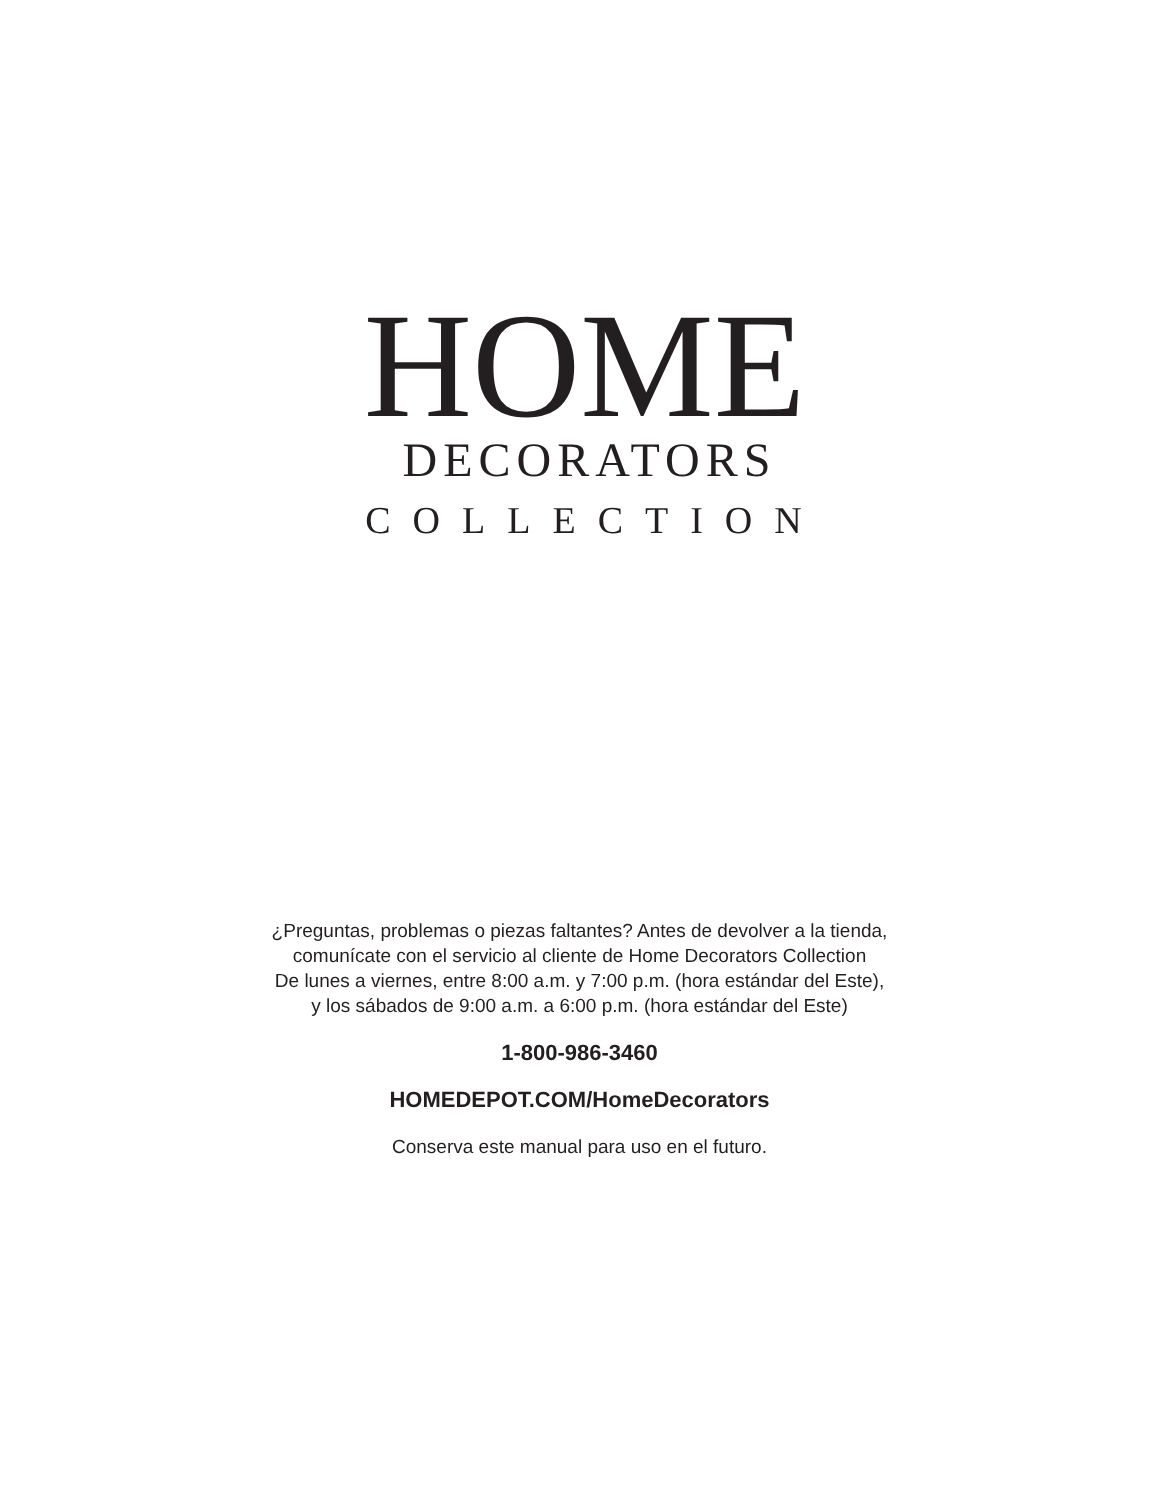HOME
DECORATORS
COLLECTION
¿Preguntas, problemas o piezas faltantes? Antes de devolver a la tienda,
comunícate con el servicio al cliente de Home Decorators Collection
De lunes a viernes, entre 8:00 a.m. y 7:00 p.m. (hora estándar del Este),
y los sábados de 9:00 a.m. a 6:00 p.m. (hora estándar del Este)
1-800-986-3460
HOMEDEPOT.COM/HomeDecorators
Conserva este manual para uso en el futuro.